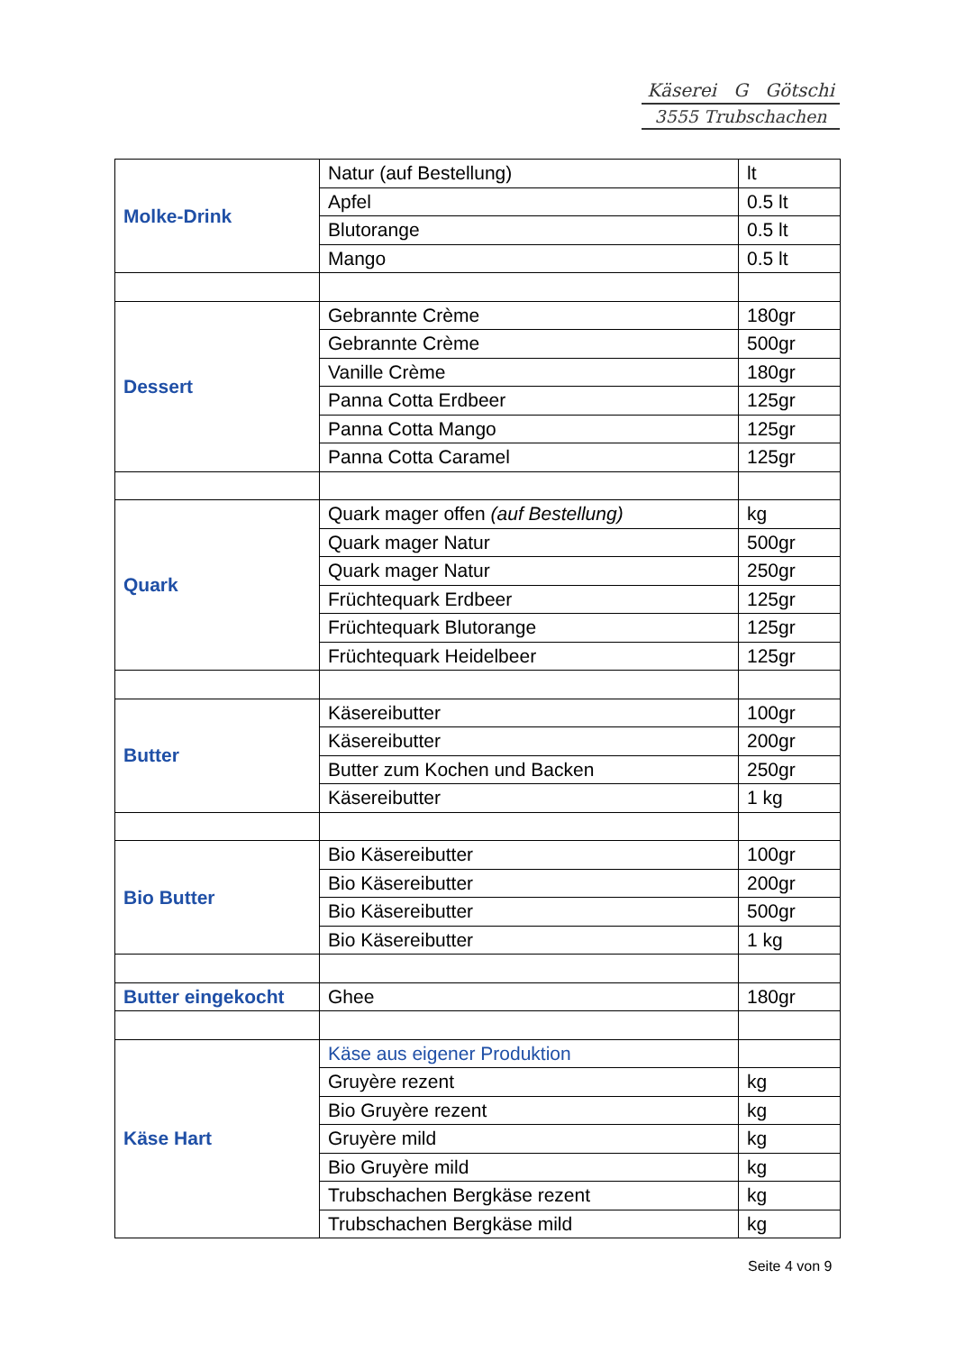Käserei G Götschi
3555 Trubschachen
| Molke-Drink | Natur (auf Bestellung) | lt |
| | Apfel | 0.5 lt |
| | Blutorange | 0.5 lt |
| | Mango | 0.5 lt |
| Dessert | Gebrannte Crème | 180gr |
| | Gebrannte Crème | 500gr |
| | Vanille Crème | 180gr |
| | Panna Cotta Erdbeer | 125gr |
| | Panna Cotta Mango | 125gr |
| | Panna Cotta Caramel | 125gr |
| Quark | Quark mager offen (auf Bestellung) | kg |
| | Quark mager Natur | 500gr |
| | Quark mager Natur | 250gr |
| | Früchtequark Erdbeer | 125gr |
| | Früchtequark Blutorange | 125gr |
| | Früchtequark Heidelbeer | 125gr |
| Butter | Käsereibutter | 100gr |
| | Käsereibutter | 200gr |
| | Butter zum Kochen und Backen | 250gr |
| | Käsereibutter | 1 kg |
| Bio Butter | Bio Käsereibutter | 100gr |
| | Bio Käsereibutter | 200gr |
| | Bio Käsereibutter | 500gr |
| | Bio Käsereibutter | 1 kg |
| Butter eingekocht | Ghee | 180gr |
| Käse Hart | Käse aus eigener Produktion | |
| | Gruyère rezent | kg |
| | Bio Gruyère rezent | kg |
| | Gruyère mild | kg |
| | Bio Gruyère mild | kg |
| | Trubschachen Bergkäse rezent | kg |
| | Trubschachen Bergkäse mild | kg |
Seite 4 von 9